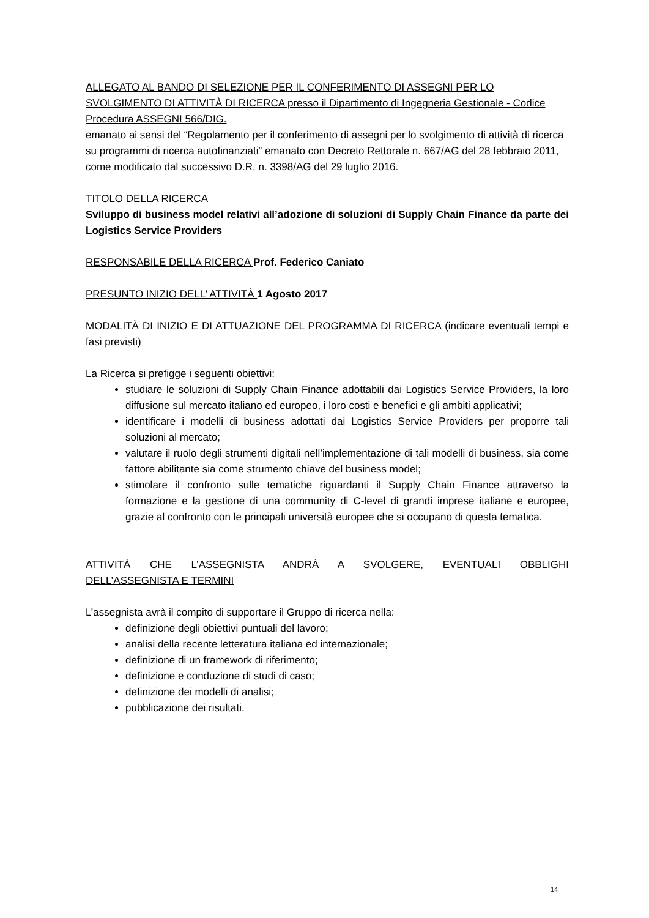ALLEGATO AL BANDO DI SELEZIONE PER IL CONFERIMENTO DI ASSEGNI PER LO SVOLGIMENTO DI ATTIVITÀ DI RICERCA presso il Dipartimento di Ingegneria Gestionale - Codice Procedura ASSEGNI 566/DIG.
emanato ai sensi del “Regolamento per il conferimento di assegni per lo svolgimento di attività di ricerca su programmi di ricerca autofinanziati” emanato con Decreto Rettorale n. 667/AG del 28 febbraio 2011, come modificato dal successivo D.R. n. 3398/AG del 29 luglio 2016.
TITOLO DELLA RICERCA
Sviluppo di business model relativi all’adozione di soluzioni di Supply Chain Finance da parte dei Logistics Service Providers
RESPONSABILE DELLA RICERCA Prof. Federico Caniato
PRESUNTO INIZIO DELL’ ATTIVITÀ 1 Agosto 2017
MODALITÀ DI INIZIO E DI ATTUAZIONE DEL PROGRAMMA DI RICERCA (indicare eventuali tempi e fasi previsti)
La Ricerca si prefigge i seguenti obiettivi:
studiare le soluzioni di Supply Chain Finance adottabili dai Logistics Service Providers, la loro diffusione sul mercato italiano ed europeo, i loro costi e benefici e gli ambiti applicativi;
identificare i modelli di business adottati dai Logistics Service Providers per proporre tali soluzioni al mercato;
valutare il ruolo degli strumenti digitali nell’implementazione di tali modelli di business, sia come fattore abilitante sia come strumento chiave del business model;
stimolare il confronto sulle tematiche riguardanti il Supply Chain Finance attraverso la formazione e la gestione di una community di C-level di grandi imprese italiane e europee, grazie al confronto con le principali università europee che si occupano di questa tematica.
ATTIVITÀ CHE L’ASSEGNISTA ANDRÀ A SVOLGERE, EVENTUALI OBBLIGHI
DELL’ASSEGNISTA E TERMINI
L’assegnista avrà il compito di supportare il Gruppo di ricerca nella:
definizione degli obiettivi puntuali del lavoro;
analisi della recente letteratura italiana ed internazionale;
definizione di un framework di riferimento;
definizione e conduzione di studi di caso;
definizione dei modelli di analisi;
pubblicazione dei risultati.
14